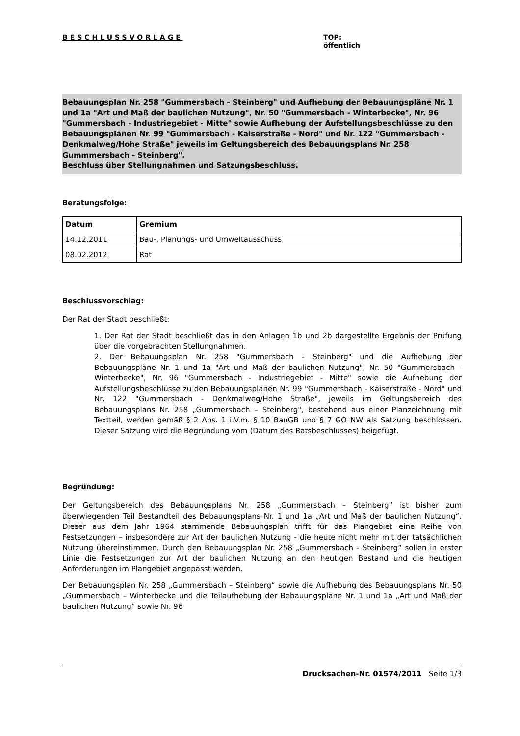BESCHLUSSVORLAGE TOP:
öffentlich
Bebauungsplan Nr. 258 "Gummersbach - Steinberg" und Aufhebung der Bebauungspläne Nr. 1 und 1a "Art und Maß der baulichen Nutzung", Nr. 50 "Gummersbach - Winterbecke", Nr. 96 "Gummersbach - Industriegebiet - Mitte" sowie Aufhebung der Aufstellungsbeschlüsse zu den Bebauungsplänen Nr. 99 "Gummersbach - Kaiserstraße - Nord" und Nr. 122 "Gummersbach - Denkmalweg/Hohe Straße" jeweils im Geltungsbereich des Bebauungsplans Nr. 258 Gummmersbach - Steinberg".
Beschluss über Stellungnahmen und Satzungsbeschluss.
Beratungsfolge:
| Datum | Gremium |
| --- | --- |
| 14.12.2011 | Bau-, Planungs- und Umweltausschuss |
| 08.02.2012 | Rat |
Beschlussvorschlag:
Der Rat der Stadt beschließt:
1. Der Rat der Stadt beschließt das in den Anlagen 1b und 2b dargestellte Ergebnis der Prüfung über die vorgebrachten Stellungnahmen.
2. Der Bebauungsplan Nr. 258 "Gummersbach - Steinberg" und die Aufhebung der Bebauungspläne Nr. 1 und 1a "Art und Maß der baulichen Nutzung", Nr. 50 "Gummersbach - Winterbecke", Nr. 96 "Gummersbach - Industriegebiet - Mitte" sowie die Aufhebung der Aufstellungsbeschlüsse zu den Bebauungsplänen Nr. 99 "Gummersbach - Kaiserstraße - Nord" und Nr. 122 "Gummersbach - Denkmalweg/Hohe Straße", jeweils im Geltungsbereich des Bebauungsplans Nr. 258 „Gummersbach – Steinberg", bestehend aus einer Planzeichnung mit Textteil, werden gemäß § 2 Abs. 1 i.V.m. § 10 BauGB und § 7 GO NW als Satzung beschlossen. Dieser Satzung wird die Begründung vom (Datum des Ratsbeschlusses) beigefügt.
Begründung:
Der Geltungsbereich des Bebauungsplans Nr. 258 „Gummersbach – Steinberg“ ist bisher zum überwiegenden Teil Bestandteil des Bebauungsplans Nr. 1 und 1a „Art und Maß der baulichen Nutzung“. Dieser aus dem Jahr 1964 stammende Bebauungsplan trifft für das Plangebiet eine Reihe von Festsetzungen – insbesondere zur Art der baulichen Nutzung - die heute nicht mehr mit der tatsächlichen Nutzung übereinstimmen. Durch den Bebauungsplan Nr. 258 „Gummersbach - Steinberg“ sollen in erster Linie die Festsetzungen zur Art der baulichen Nutzung an den heutigen Bestand und die heutigen Anforderungen im Plangebiet angepasst werden.
Der Bebauungsplan Nr. 258 „Gummersbach – Steinberg“ sowie die Aufhebung des Bebauungsplans Nr. 50 „Gummersbach – Winterbecke und die Teilaufhebung der Bebauungspläne Nr. 1 und 1a „Art und Maß der baulichen Nutzung“ sowie Nr. 96
Drucksachen-Nr. 01574/2011 Seite 1/3